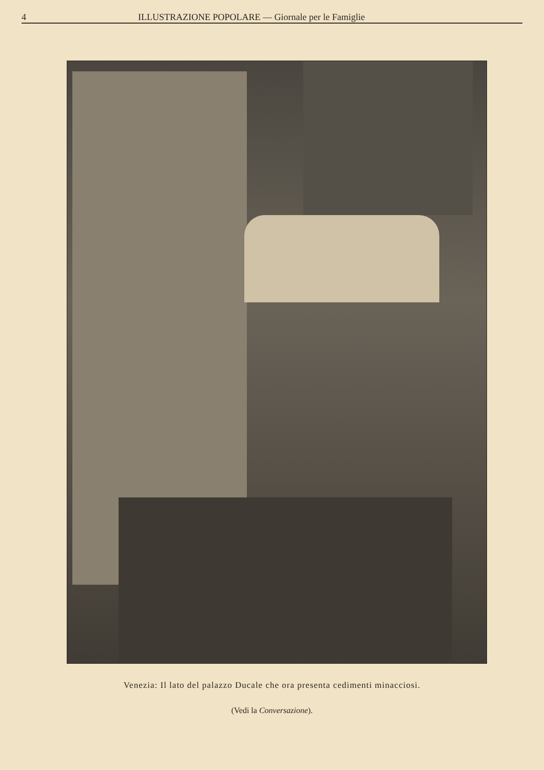4 ILLUSTRAZIONE POPOLARE — Giornale per le Famiglie
Venezia: Il lato del palazzo Ducale che ora presenta cedimenti minacciosi.
(Vedi la Conversazione).